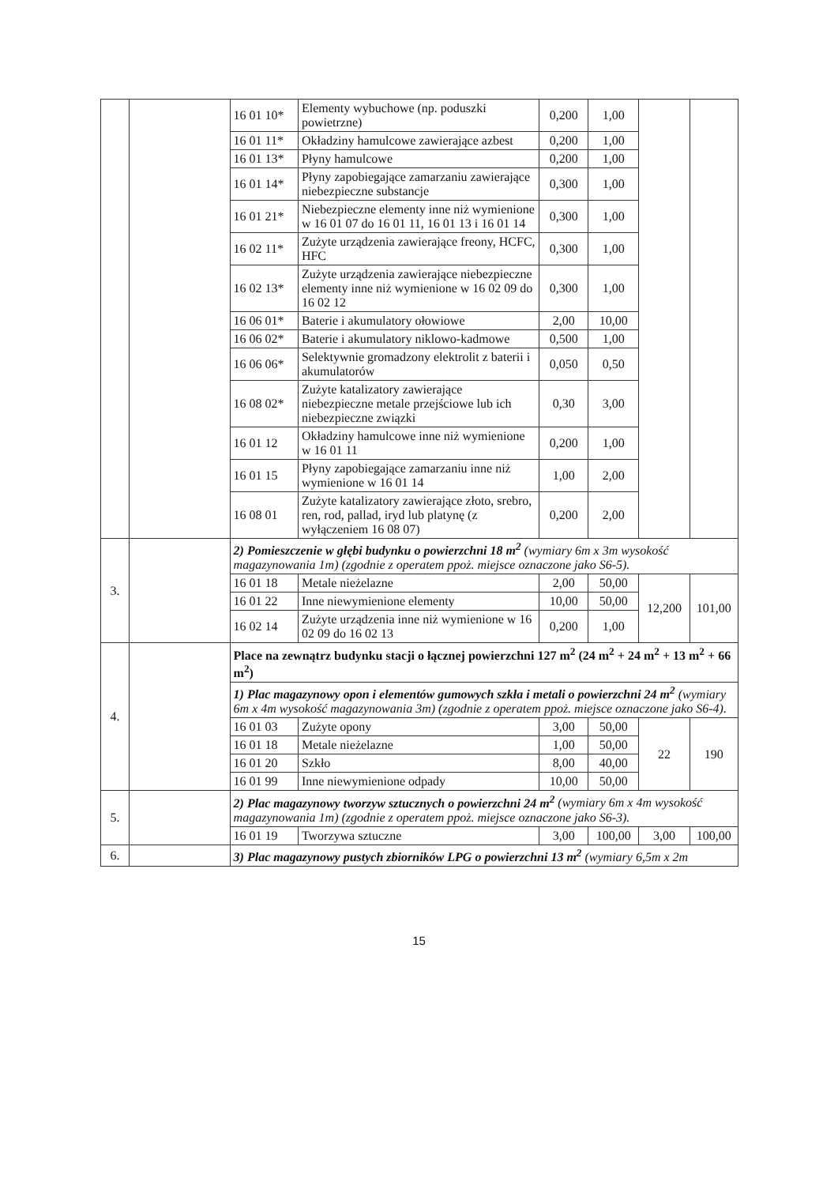| | | 16 01 10* | Elementy wybuchowe (np. poduszki powietrzne) | 0,200 | 1,00 | | |
| | | 16 01 11* | Okładziny hamulcowe zawierające azbest | 0,200 | 1,00 | | |
| | | 16 01 13* | Płyny hamulcowe | 0,200 | 1,00 | | |
| | | 16 01 14* | Płyny zapobiegające zamarzaniu zawierające niebezpieczne substancje | 0,300 | 1,00 | | |
| | | 16 01 21* | Niebezpieczne elementy inne niż wymienione w 16 01 07 do 16 01 11, 16 01 13 i 16 01 14 | 0,300 | 1,00 | | |
| | | 16 02 11* | Zużyte urządzenia zawierające freony, HCFC, HFC | 0,300 | 1,00 | | |
| | | 16 02 13* | Zużyte urządzenia zawierające niebezpieczne elementy inne niż wymienione w 16 02 09 do 16 02 12 | 0,300 | 1,00 | | |
| | | 16 06 01* | Baterie i akumulatory ołowiowe | 2,00 | 10,00 | | |
| | | 16 06 02* | Baterie i akumulatory niklowo-kadmowe | 0,500 | 1,00 | | |
| | | 16 06 06* | Selektywnie gromadzony elektrolit z baterii i akumulatorów | 0,050 | 0,50 | | |
| | | 16 08 02* | Zużyte katalizatory zawierające niebezpieczne metale przejściowe lub ich niebezpieczne związki | 0,30 | 3,00 | | |
| | | 16 01 12 | Okładziny hamulcowe inne niż wymienione w 16 01 11 | 0,200 | 1,00 | | |
| | | 16 01 15 | Płyny zapobiegające zamarzaniu inne niż wymienione w 16 01 14 | 1,00 | 2,00 | | |
| | | 16 08 01 | Zużyte katalizatory zawierające złoto, srebro, ren, rod, pallad, iryd lub platynę (z wyłączeniem 16 08 07) | 0,200 | 2,00 | | |
| 3. | | 2) Pomieszczenie w głębi budynku o powierzchni 18 m<sup>2</sup> (wymiary 6m x 3m wysokość magazynowania 1m) (zgodnie z operatem ppoż. miejsce oznaczone jako S6-5). | | | | | |
| | | 16 01 18 | Metale nieżelazne | 2,00 | 50,00 | 12,200 | 101,00 |
| | | 16 01 22 | Inne niewymienione elementy | 10,00 | 50,00 | | |
| | | 16 02 14 | Zużyte urządzenia inne niż wymienione w 16 02 09 do 16 02 13 | 0,200 | 1,00 | | |
| 4. | | Place na zewnątrz budynku stacji o łącznej powierzchni 127 m<sup>2</sup> (24 m<sup>2</sup> + 24 m<sup>2</sup> + 13 m<sup>2</sup> + 66 m<sup>2</sup>) | | | | | |
| | | 1) Plac magazynowy opon i elementów gumowych szkła i metali o powierzchni 24 m<sup>2</sup> (wymiary 6m x 4m wysokość magazynowania 3m) (zgodnie z operatem ppoż. miejsce oznaczone jako S6-4). | | | | | |
| | | 16 01 03 | Zużyte opony | 3,00 | 50,00 | 22 | 190 |
| | | 16 01 18 | Metale nieżelazne | 1,00 | 50,00 | | |
| | | 16 01 20 | Szkło | 8,00 | 40,00 | | |
| | | 16 01 99 | Inne niewymienione odpady | 10,00 | 50,00 | | |
| 5. | | 2) Plac magazynowy tworzyw sztucznych o powierzchni 24 m<sup>2</sup> (wymiary 6m x 4m wysokość magazynowania 1m) (zgodnie z operatem ppoż. miejsce oznaczone jako S6-3). | | | | | |
| | | 16 01 19 | Tworzywa sztuczne | 3,00 | 100,00 | 3,00 | 100,00 |
| 6. | | 3) Plac magazynowy pustych zbiorników LPG o powierzchni 13 m<sup>2</sup> (wymiary 6,5m x 2m | | | | | |
15